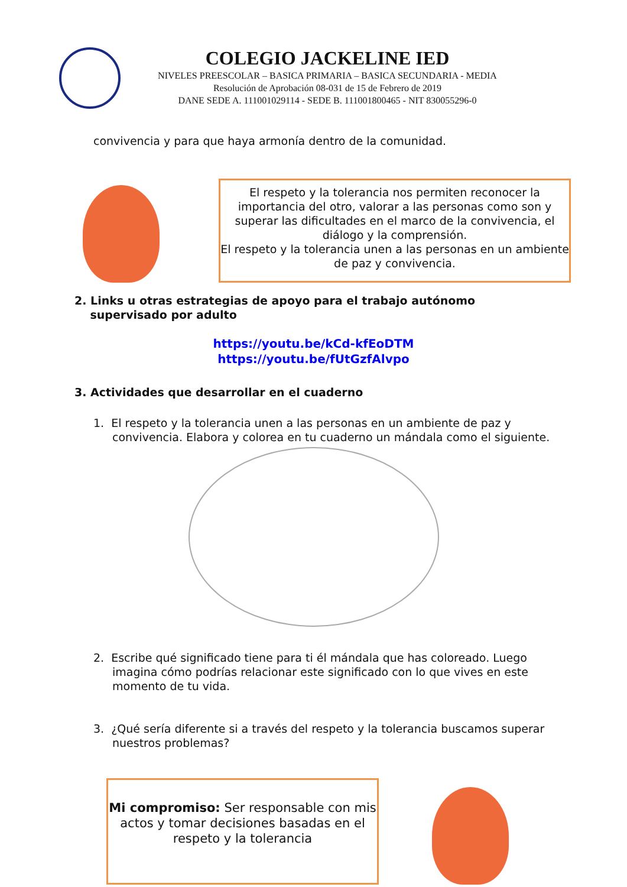COLEGIO JACKELINE IED
NIVELES PREESCOLAR – BASICA PRIMARIA – BASICA SECUNDARIA - MEDIA
Resolución de Aprobación 08-031 de 15 de Febrero de 2019
DANE SEDE A. 111001029114 - SEDE B. 111001800465 - NIT 830055296-0
convivencia y para que haya armonía dentro de la comunidad.
El respeto y la tolerancia nos permiten reconocer la importancia del otro, valorar a las personas como son y superar las dificultades en el marco de la convivencia, el diálogo y la comprensión.
El respeto y la tolerancia unen a las personas en un ambiente de paz y convivencia.
2. Links u otras estrategias de apoyo para el trabajo autónomo
supervisado por adulto
https://youtu.be/kCd-kfEoDTM
https://youtu.be/fUtGzfAlvpo
3. Actividades que desarrollar en el cuaderno
1. El respeto y la tolerancia unen a las personas en un ambiente de paz y convivencia. Elabora y colorea en tu cuaderno un mándala como el siguiente.
2. Escribe qué significado tiene para ti él mándala que has coloreado. Luego imagina cómo podrías relacionar este significado con lo que vives en este momento de tu vida.
3. ¿Qué sería diferente si a través del respeto y la tolerancia buscamos superar nuestros problemas?
Mi compromiso: Ser responsable con mis actos y tomar decisiones basadas en el respeto y la tolerancia